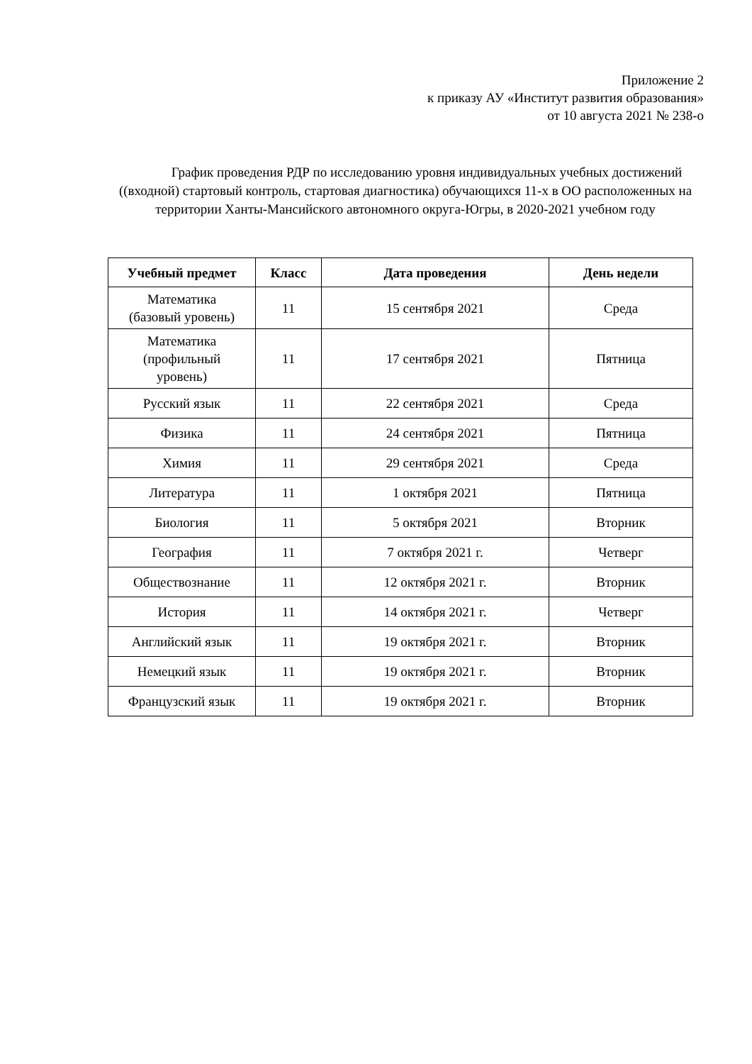Приложение 2
к приказу АУ «Институт развития образования»
от 10 августа 2021 № 238-о
График проведения РДР по исследованию уровня индивидуальных учебных достижений ((входной) стартовый контроль, стартовая диагностика) обучающихся 11-х в ОО расположенных на территории Ханты-Мансийского автономного округа-Югры, в 2020-2021 учебном году
| Учебный предмет | Класс | Дата проведения | День недели |
| --- | --- | --- | --- |
| Математика (базовый уровень) | 11 | 15 сентября 2021 | Среда |
| Математика (профильный уровень) | 11 | 17 сентября 2021 | Пятница |
| Русский язык | 11 | 22 сентября 2021 | Среда |
| Физика | 11 | 24 сентября 2021 | Пятница |
| Химия | 11 | 29 сентября 2021 | Среда |
| Литература | 11 | 1 октября 2021 | Пятница |
| Биология | 11 | 5 октября 2021 | Вторник |
| География | 11 | 7 октября 2021 г. | Четверг |
| Обществознание | 11 | 12 октября 2021 г. | Вторник |
| История | 11 | 14 октября 2021 г. | Четверг |
| Английский язык | 11 | 19 октября 2021 г. | Вторник |
| Немецкий язык | 11 | 19 октября 2021 г. | Вторник |
| Французский язык | 11 | 19 октября 2021 г. | Вторник |